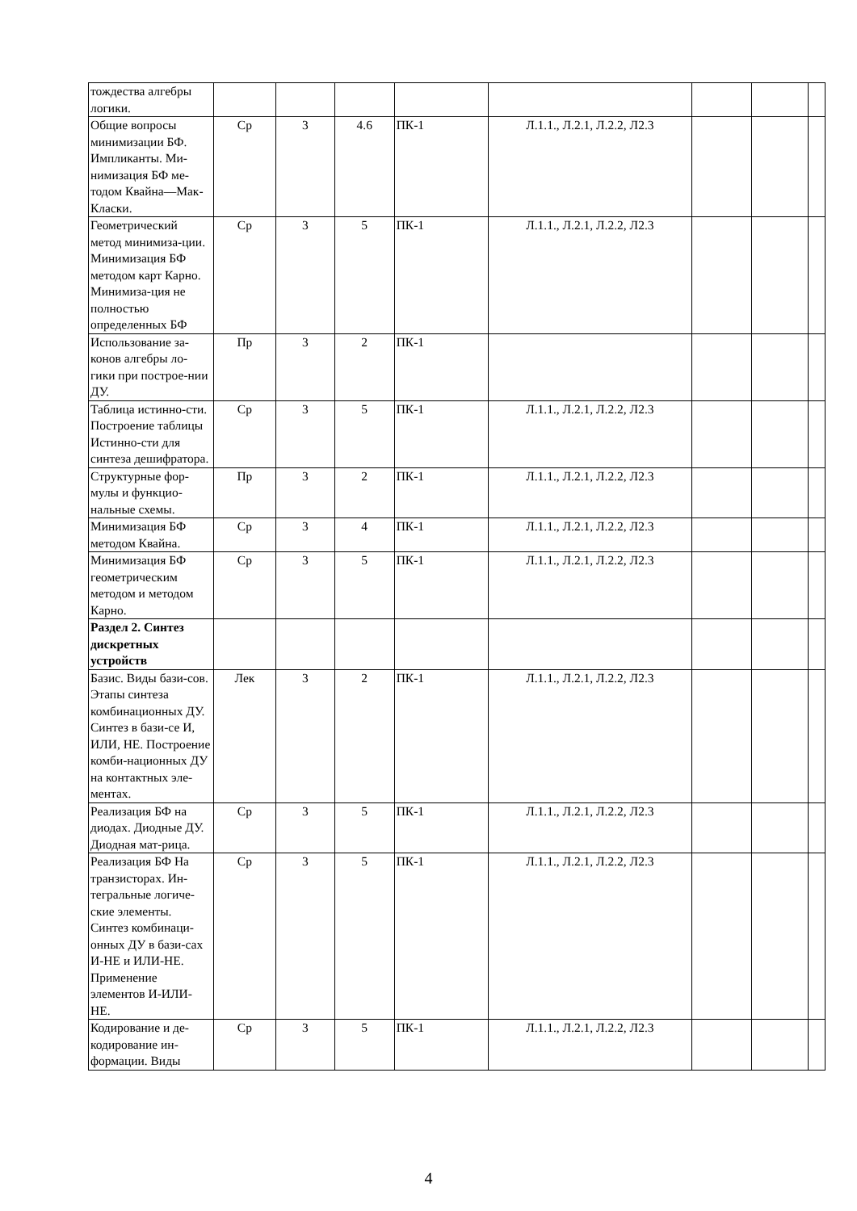| тождества алгебры логики. | | | | | | | | |
| Общие вопросы минимизации БФ. Импликанты. Ми-нимизация БФ ме-тодом Квайна—Мак-Класки. | Ср | 3 | 4.6 | ПК-1 | Л.1.1., Л.2.1, Л.2.2, Л2.3 | | | |
| Геометрический метод минимиза-ции. Минимизация БФ методом карт Карно. Минимиза-ция не полностью определенных БФ | Ср | 3 | 5 | ПК-1 | Л.1.1., Л.2.1, Л.2.2, Л2.3 | | | |
| Использование за-конов алгебры ло-гики при построе-нии ДУ. | Пр | 3 | 2 | ПК-1 | | | | |
| Таблица истинно-сти. Построение таблицы Истинно-сти для синтеза дешифратора. | Ср | 3 | 5 | ПК-1 | Л.1.1., Л.2.1, Л.2.2, Л2.3 | | | |
| Структурные фор-мулы и функцио-нальные схемы. | Пр | 3 | 2 | ПК-1 | Л.1.1., Л.2.1, Л.2.2, Л2.3 | | | |
| Минимизация БФ методом Квайна. | Ср | 3 | 4 | ПК-1 | Л.1.1., Л.2.1, Л.2.2, Л2.3 | | | |
| Минимизация БФ геометрическим методом и методом Карно. | Ср | 3 | 5 | ПК-1 | Л.1.1., Л.2.1, Л.2.2, Л2.3 | | | |
| Раздел 2. Синтез дискретных устройств | | | | | | | | |
| Базис. Виды бази-сов. Этапы синтеза комбинационных ДУ. Синтез в бази-се И, ИЛИ, НЕ. Построение комби-национных ДУ на контактных эле-ментах. | Лек | 3 | 2 | ПК-1 | Л.1.1., Л.2.1, Л.2.2, Л2.3 | | | |
| Реализация БФ на диодах. Диодные ДУ. Диодная мат-рица. | Ср | 3 | 5 | ПК-1 | Л.1.1., Л.2.1, Л.2.2, Л2.3 | | | |
| Реализация БФ На транзисторах. Ин-тегральные логиче-ские элементы. Синтез комбинаци-онных ДУ в бази-сах И-НЕ и ИЛИ-НЕ. Применение элементов И-ИЛИ-НЕ. | Ср | 3 | 5 | ПК-1 | Л.1.1., Л.2.1, Л.2.2, Л2.3 | | | |
| Кодирование и де-кодирование ин-формации. Виды | Ср | 3 | 5 | ПК-1 | Л.1.1., Л.2.1, Л.2.2, Л2.3 | | | |
4